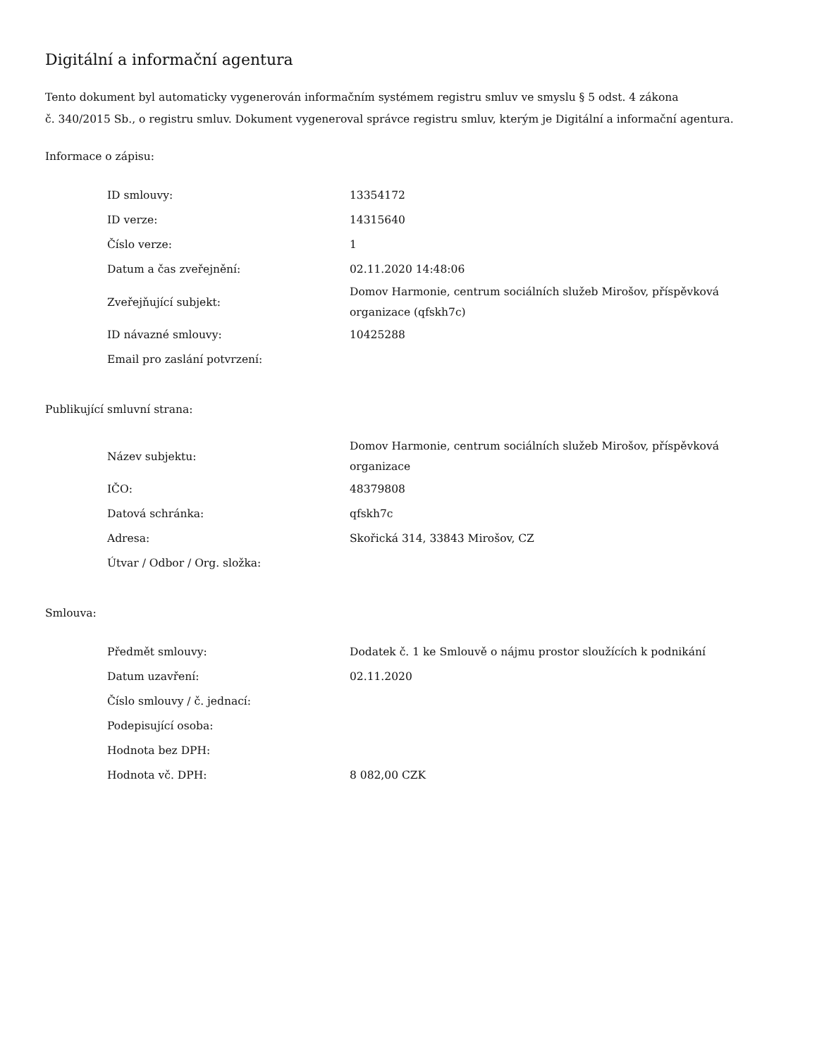Digitální a informační agentura
Tento dokument byl automaticky vygenerován informačním systémem registru smluv ve smyslu § 5 odst. 4 zákona
č. 340/2015 Sb., o registru smluv. Dokument vygeneroval správce registru smluv, kterým je Digitální a informační agentura.
Informace o zápisu:
| ID smlouvy: | 13354172 |
| ID verze: | 14315640 |
| Číslo verze: | 1 |
| Datum a čas zveřejnění: | 02.11.2020 14:48:06 |
| Zveřejňující subjekt: | Domov Harmonie, centrum sociálních služeb Mirošov, příspěvková organizace (qfskh7c) |
| ID návazné smlouvy: | 10425288 |
| Email pro zaslání potvrzení: | |
Publikující smluvní strana:
| Název subjektu: | Domov Harmonie, centrum sociálních služeb Mirošov, příspěvková organizace |
| IČO: | 48379808 |
| Datová schránka: | qfskh7c |
| Adresa: | Skořická 314, 33843 Mirošov, CZ |
| Útvar / Odbor / Org. složka: | |
Smlouva:
| Předmět smlouvy: | Dodatek č. 1 ke Smlouvě o nájmu prostor sloužících k podnikání |
| Datum uzavření: | 02.11.2020 |
| Číslo smlouvy / č. jednací: | |
| Podepisující osoba: | |
| Hodnota bez DPH: | |
| Hodnota vč. DPH: | 8 082,00 CZK |